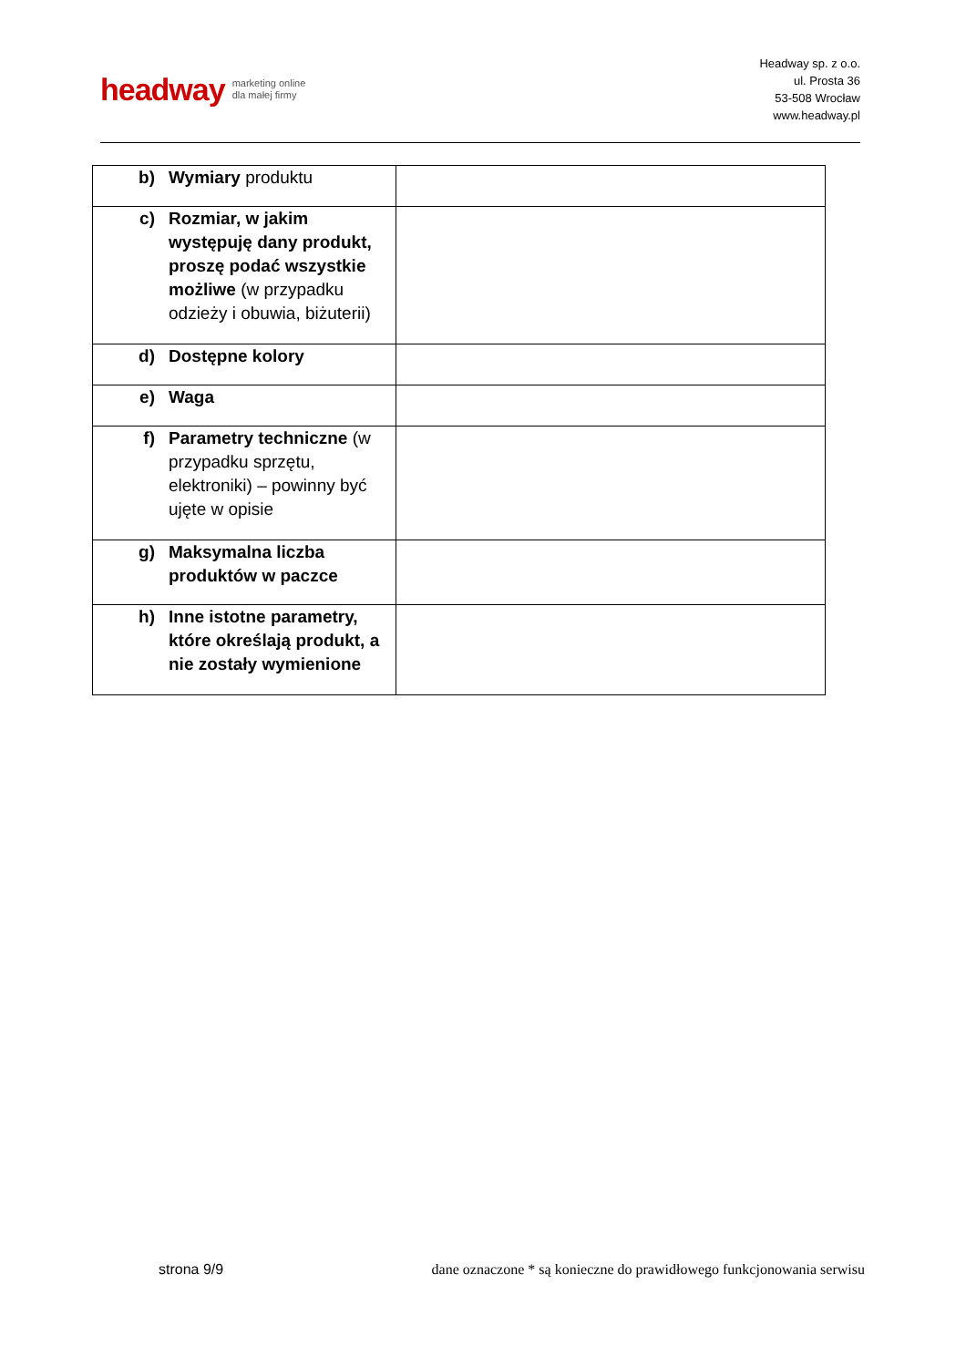headway marketing online
dla małej firmy
Headway sp. z o.o.
ul. Prosta 36
53-508 Wrocław
www.headway.pl
| b) Wymiary produktu | |
| c) Rozmiar, w jakim występuję dany produkt, proszę podać wszystkie możliwe (w przypadku odzieży i obuwia, biżuterii) | |
| d) Dostępne kolory | |
| e) Waga | |
| f) Parametry techniczne (w przypadku sprzętu, elektroniki) – powinny być ujęte w opisie | |
| g) Maksymalna liczba produktów w paczce | |
| h) Inne istotne parametry, które określają produkt, a nie zostały wymienione | |
strona 9/9 dane oznaczone * są konieczne do prawidłowego funkcjonowania serwisu